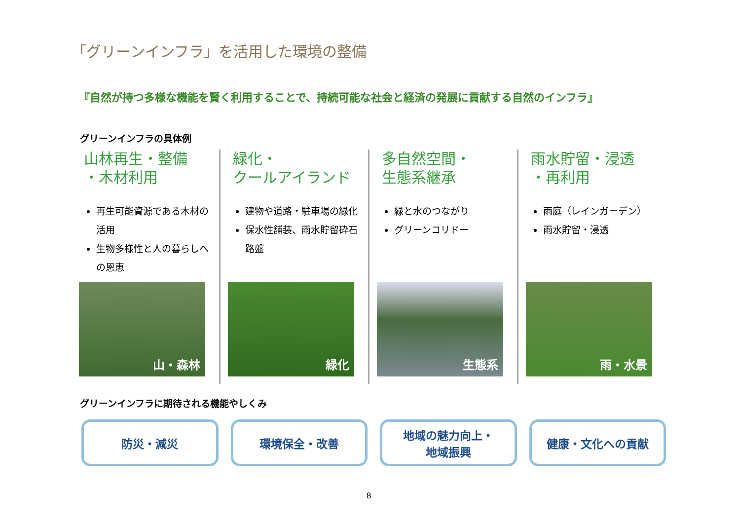「グリーンインフラ」を活用した環境の整備
『自然が持つ多様な機能を賢く利用することで、持続可能な社会と経済の発展に貢献する自然のインフラ』
グリーンインフラの具体例
山林再生・整備
・木材利用
再生可能資源である木材の活用
生物多様性と人の暮らしへの恩恵
山・森林
緑化・
クールアイランド
建物や道路・駐車場の緑化
保水性舗装、雨水貯留砕石路盤
緑化
多自然空間・
生態系継承
緑と水のつながり
グリーンコリドー
生態系
雨水貯留・浸透
・再利用
雨庭（レインガーデン）
雨水貯留・浸透
雨・水景
グリーンインフラに期待される機能やしくみ
防災・減災 環境保全・改善 地域の魅力向上・
地域振興
健康・文化への貢献
8